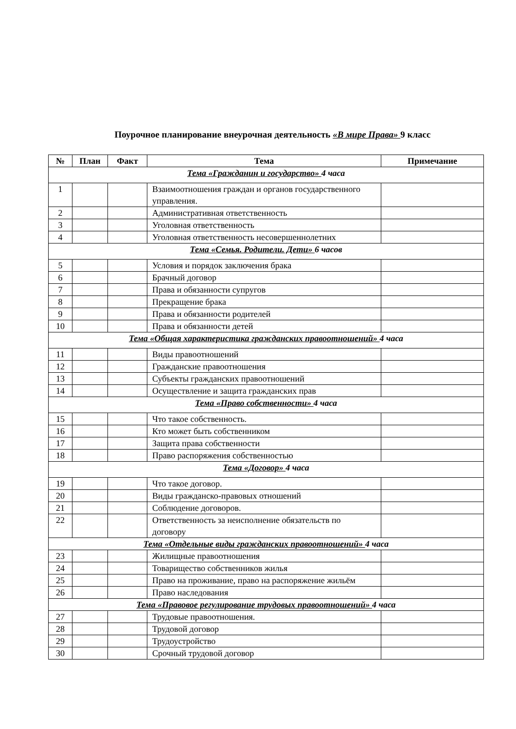Поурочное планирование внеурочная деятельность «В мире Права» 9 класс
| № | План | Факт | Тема | Примечание |
| --- | --- | --- | --- | --- |
| Тема «Гражданин и государство» 4 часа | | | | |
| 1 | | | Взаимоотношения граждан и органов государственного управления. | |
| 2 | | | Административная ответственность | |
| 3 | | | Уголовная ответственность | |
| 4 | | | Уголовная ответственность несовершеннолетних | |
| Тема «Семья. Родители. Дети» 6 часов | | | | |
| 5 | | | Условия и порядок заключения брака | |
| 6 | | | Брачный договор | |
| 7 | | | Права и обязанности супругов | |
| 8 | | | Прекращение брака | |
| 9 | | | Права и обязанности родителей | |
| 10 | | | Права и обязанности детей | |
| Тема «Общая характеристика гражданских правоотношений» 4 часа | | | | |
| 11 | | | Виды правоотношений | |
| 12 | | | Гражданские правоотношения | |
| 13 | | | Субъекты гражданских правоотношений | |
| 14 | | | Осуществление и защита гражданских прав | |
| Тема «Право собственности» 4 часа | | | | |
| 15 | | | Что такое собственность. | |
| 16 | | | Кто может быть собственником | |
| 17 | | | Защита права собственности | |
| 18 | | | Право распоряжения собственностью | |
| Тема «Договор» 4 часа | | | | |
| 19 | | | Что такое договор. | |
| 20 | | | Виды гражданско-правовых отношений | |
| 21 | | | Соблюдение договоров. | |
| 22 | | | Ответственность за неисполнение обязательств по договору | |
| Тема «Отдельные виды гражданских правоотношений» 4 часа | | | | |
| 23 | | | Жилищные правоотношения | |
| 24 | | | Товарищество собственников жилья | |
| 25 | | | Право на проживание, право на распоряжение жильём | |
| 26 | | | Право наследования | |
| Тема «Правовое регулирование трудовых правоотношений» 4 часа | | | | |
| 27 | | | Трудовые правоотношения. | |
| 28 | | | Трудовой договор | |
| 29 | | | Трудоустройство | |
| 30 | | | Срочный трудовой договор | |